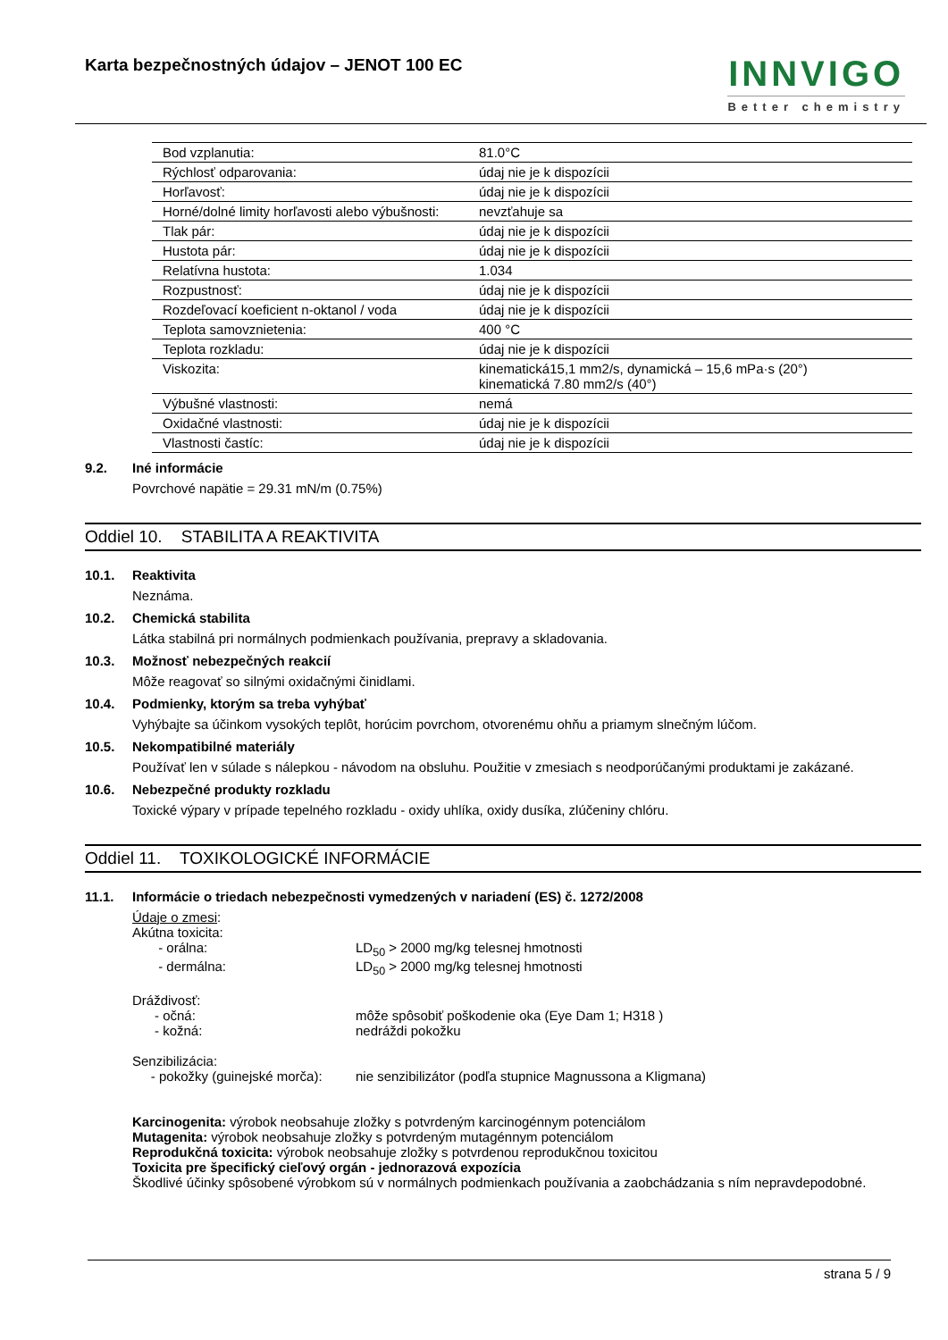Karta bezpečnostných údajov – JENOT 100 EC
INNVIGO
Better chemistry
| Bod vzplanutia: | 81.0°C |
| Rýchlosť odparovania: | údaj nie je k dispozícii |
| Horľavosť: | údaj nie je k dispozícii |
| Horné/dolné limity horľavosti alebo výbušnosti: | nevzťahuje sa |
| Tlak pár: | údaj nie je k dispozícii |
| Hustota pár: | údaj nie je k dispozícii |
| Relatívna hustota: | 1.034 |
| Rozpustnosť: | údaj nie je k dispozícii |
| Rozdeľovací koeficient n-oktanol / voda | údaj nie je k dispozícii |
| Teplota samovznietenia: | 400 °C |
| Teplota rozkladu: | údaj nie je k dispozícii |
| Viskozita: | kinematická15,1 mm2/s, dynamická – 15,6 mPa·s (20°) kinematická 7.80 mm2/s (40°) |
| Výbušné vlastnosti: | nemá |
| Oxidačné vlastnosti: | údaj nie je k dispozícii |
| Vlastnosti častíc: | údaj nie je k dispozícii |
9.2. Iné informácie
Povrchové napätie = 29.31 mN/m (0.75%)
Oddiel 10. STABILITA A REAKTIVITA
10.1. Reaktivita
Neznáma.
10.2. Chemická stabilita
Látka stabilná pri normálnych podmienkach používania, prepravy a skladovania.
10.3. Možnosť nebezpečných reakcií
Môže reagovať so silnými oxidačnými činidlami.
10.4. Podmienky, ktorým sa treba vyhýbať
Vyhýbajte sa účinkom vysokých teplôt, horúcim povrchom, otvorenému ohňu a priamym slnečným lúčom.
10.5. Nekompatibilné materiály
Používať len v súlade s nálepkou - návodom na obsluhu. Použitie v zmesiach s neodporúčanými produktami je zakázané.
10.6. Nebezpečné produkty rozkladu
Toxické výpary v prípade tepelného rozkladu - oxidy uhlíka, oxidy dusíka, zlúčeniny chlóru.
Oddiel 11. TOXIKOLOGICKÉ INFORMÁCIE
11.1. Informácie o triedach nebezpečnosti vymedzených v nariadení (ES) č. 1272/2008
Údaje o zmesi:
Akútna toxicita:
- orálna: LD<sub>50</sub> > 2000 mg/kg telesnej hmotnosti
- dermálna: LD<sub>50</sub> > 2000 mg/kg telesnej hmotnosti
Dráždivosť:
- očná: môže spôsobiť poškodenie oka (Eye Dam 1; H318 )
- kožná: nedráždi pokožku
Senzibilizácia:
- pokožky (guinejské morča): nie senzibilizátor (podľa stupnice Magnussona a Kligmana)
Karcinogenita: výrobok neobsahuje zložky s potvrdeným karcinogénnym potenciálom
Mutagenita: výrobok neobsahuje zložky s potvrdeným mutagénnym potenciálom
Reprodukčná toxicita: výrobok neobsahuje zložky s potvrdenou reprodukčnou toxicitou
Toxicita pre špecifický cieľový orgán - jednorazová expozícia
Škodlivé účinky spôsobené výrobkom sú v normálnych podmienkach používania a zaobchádzania s ním nepravdepodobné.
strana 5 / 9